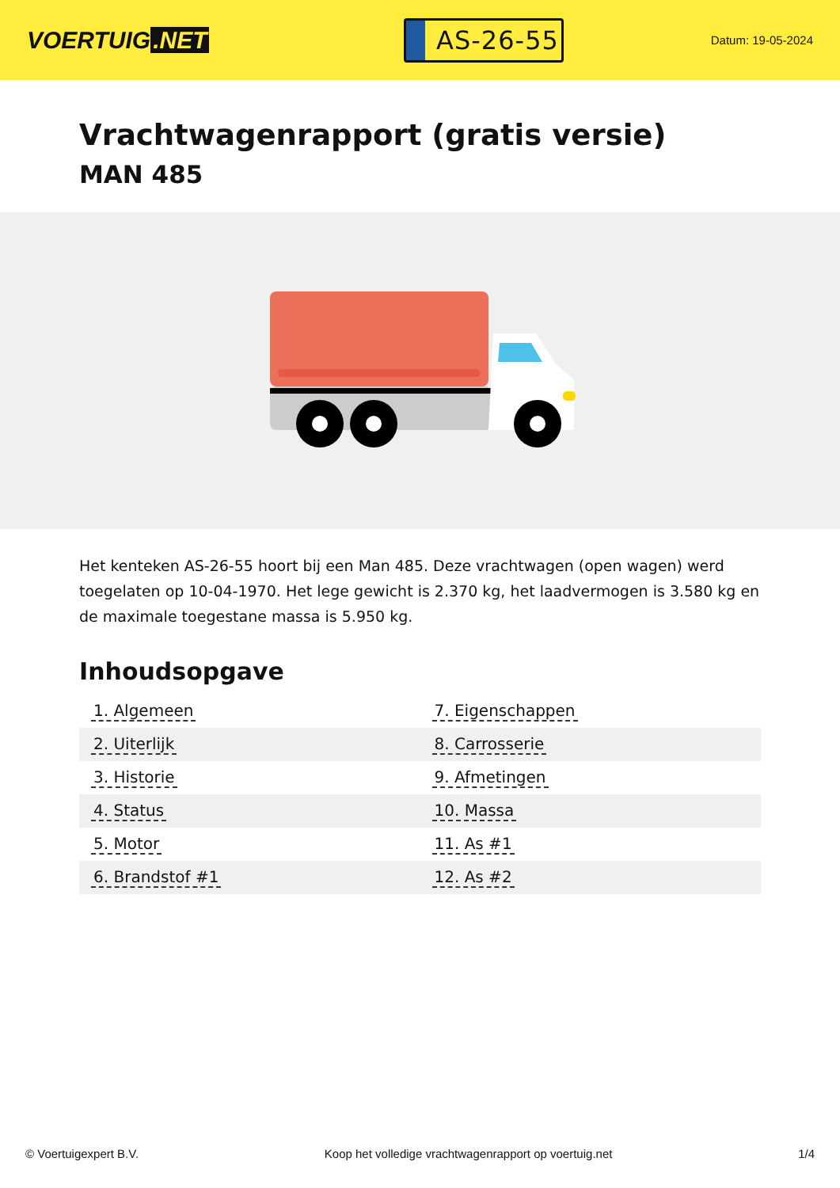VOERTUIG.NET
AS-26-55
Datum: 19-05-2024
Vrachtwagenrapport (gratis versie)
MAN 485
Het kenteken AS-26-55 hoort bij een Man 485. Deze vrachtwagen (open wagen) werd toegelaten op 10-04-1970. Het lege gewicht is 2.370 kg, het laadvermogen is 3.580 kg en de maximale toegestane massa is 5.950 kg.
Inhoudsopgave
| 1. Algemeen | 7. Eigenschappen |
| 2. Uiterlijk | 8. Carrosserie |
| 3. Historie | 9. Afmetingen |
| 4. Status | 10. Massa |
| 5. Motor | 11. As #1 |
| 6. Brandstof #1 | 12. As #2 |
© Voertuigexpert B.V. Koop het volledige vrachtwagenrapport op voertuig.net 1/4